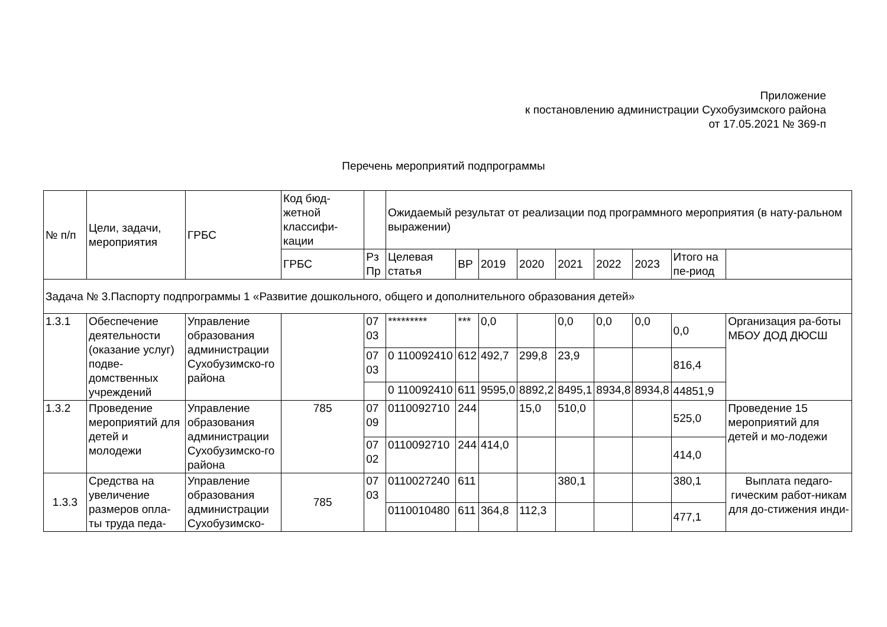Приложение
к постановлению администрации Сухобузимского района
от 17.05.2021 № 369-п
Перечень мероприятий подпрограммы
| № п/п | Цели, задачи, мероприятия | ГРБС | Код бюд-жетной классифи-кации | | Ожидаемый результат от реализации под программного мероприятия (в нату-ральном выражении) | | | | | | | | |
| --- | --- | --- | --- | --- | --- | --- | --- | --- | --- | --- | --- | --- | --- |
| | | | ГРБС | Рз Пр | Целевая статья | ВР | 2019 | 2020 | 2021 | 2022 | 2023 | Итого на пе-риод | |
| Задача № 3.Паспорту подпрограммы 1 «Развитие дошкольного, общего и дополнительного образования детей» | | | | | | | | | | | | | |
| 1.3.1 | Обеспечение деятельности (оказание услуг) подве-домственных учреждений | Управление образования администрации Сухобузимско-го района | | 07 03 | ********* | *** | 0,0 | | 0,0 | 0,0 | 0,0 | 0,0 | Организация ра-боты МБОУ ДОД ДЮСШ |
| | | | | 07 03 | 0 110092410 | 612 | 492,7 | 299,8 | 23,9 | | | 816,4 | |
| | | | | | 0 110092410 | 611 | 9595,0 | 8892,2 | 8495,1 | 8934,8 | 8934,8 | 44851,9 | |
| 1.3.2 | Проведение мероприятий для детей и молодежи | Управление образования администрации Сухобузимско-го района | 785 | 07 09 | 0110092710 | 244 | | 15,0 | 510,0 | | | 525,0 | Проведение 15 мероприятий для детей и мо-лодежи |
| | | | | 07 02 | 0110092710 | 244 | 414,0 | | | | | 414,0 | |
| 1.3.3 | Средства на увеличение размеров опла-ты труда педа- | Управление образования администрации Сухобузимско- | 785 | 07 03 | 0110027240 | 611 | | | 380,1 | | | 380,1 | Выплата педаго-гическим работ-никам для до-стижения инди- |
| | | | | | 0110010480 | 611 | 364,8 | 112,3 | | | | 477,1 | |